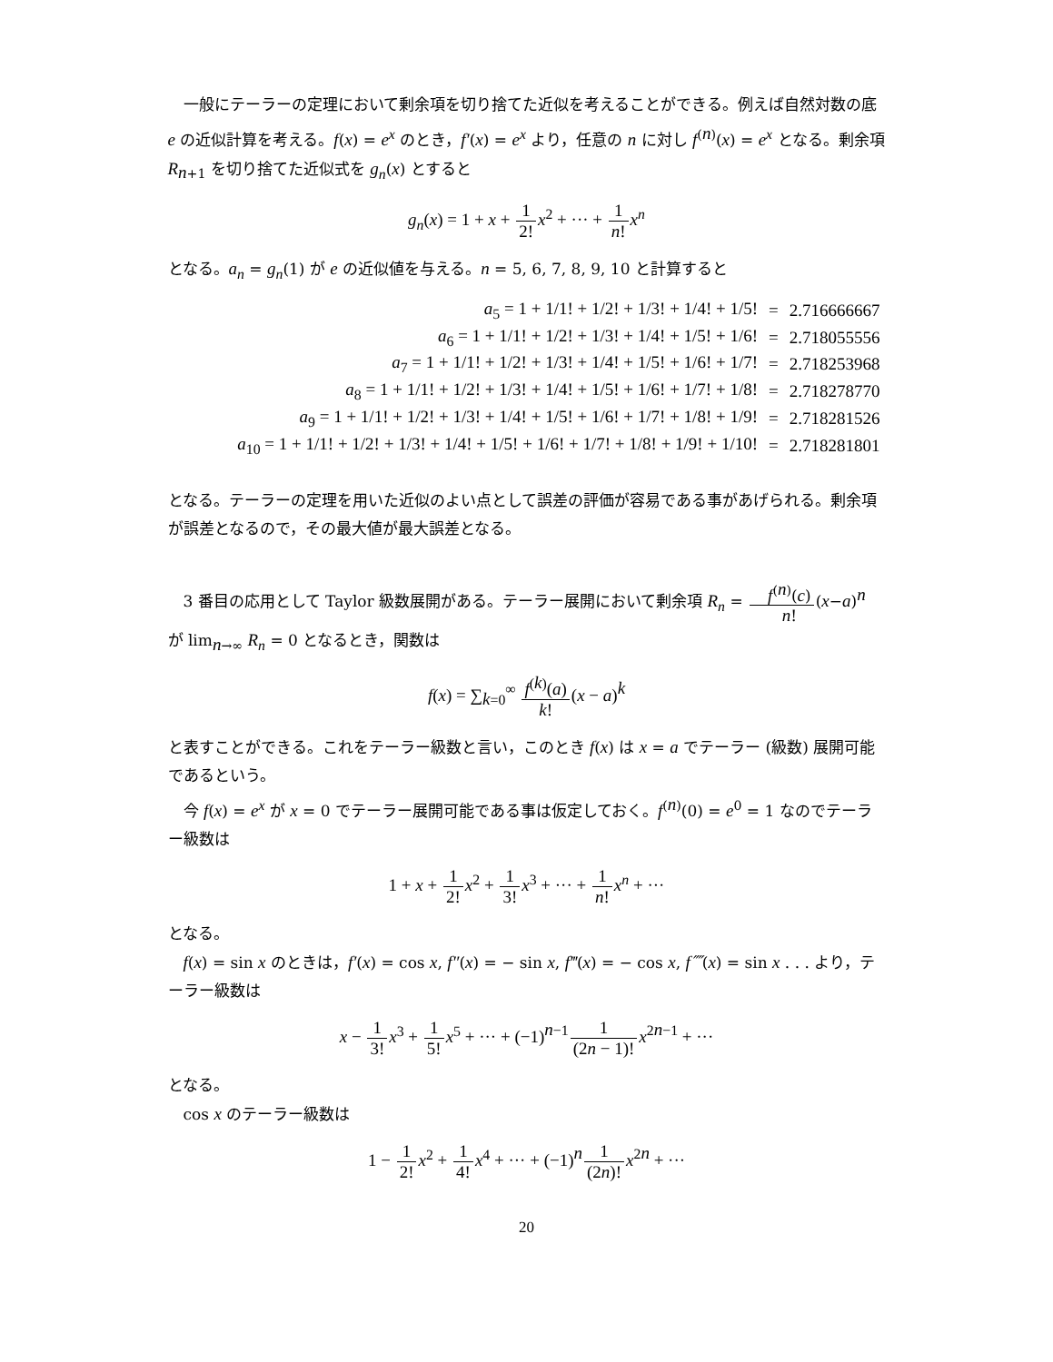一般にテーラーの定理において剰余項を切り捨てた近似を考えることができる。例えば自然対数の底 e の近似計算を考える。f(x) = e<sup>x</sup> のとき，f′(x) = e<sup>x</sup> より，任意の n に対し f<sup>(n)</sup>(x) = e<sup>x</sup> となる。剰余項 R<sub>n+1</sub> を切り捨てた近似式を g<sub>n</sub>(x) とすると
g<sub>n</sub>(x) = 1 + x + 1 2!x<sup>2</sup> + ··· + 1 n!x<sup>n</sup>
となる。a<sub>n</sub> = g<sub>n</sub>(1) が e の近似値を与える。n = 5, 6, 7, 8, 9, 10 と計算すると
| a<sub>5</sub> = 1 + 1/1! + 1/2! + 1/3! + 1/4! + 1/5! | = | 2.716666667 |
| a<sub>6</sub> = 1 + 1/1! + 1/2! + 1/3! + 1/4! + 1/5! + 1/6! | = | 2.718055556 |
| a<sub>7</sub> = 1 + 1/1! + 1/2! + 1/3! + 1/4! + 1/5! + 1/6! + 1/7! | = | 2.718253968 |
| a<sub>8</sub> = 1 + 1/1! + 1/2! + 1/3! + 1/4! + 1/5! + 1/6! + 1/7! + 1/8! | = | 2.718278770 |
| a<sub>9</sub> = 1 + 1/1! + 1/2! + 1/3! + 1/4! + 1/5! + 1/6! + 1/7! + 1/8! + 1/9! | = | 2.718281526 |
| a<sub>10</sub> = 1 + 1/1! + 1/2! + 1/3! + 1/4! + 1/5! + 1/6! + 1/7! + 1/8! + 1/9! + 1/10! | = | 2.718281801 |
となる。テーラーの定理を用いた近似のよい点として誤差の評価が容易である事があげられる。剰余項が誤差となるので，その最大値が最大誤差となる。
3 番目の応用として Taylor 級数展開がある。テーラー展開において剰余項 R<sub>n</sub> = f<sup>(n)</sup>(c) n!(x−a)<sup>n</sup> が lim<sub>n→∞</sub> R<sub>n</sub> = 0 となるとき，関数は
f(x) = ∑<sub>k=0</sub><sup>∞</sup> f<sup>(k)</sup>(a) k!(x − a)<sup>k</sup>
と表すことができる。これをテーラー級数と言い，このとき f(x) は x = a でテーラー (級数) 展開可能であるという。
今 f(x) = e<sup>x</sup> が x = 0 でテーラー展開可能である事は仮定しておく。f<sup>(n)</sup>(0) = e<sup>0</sup> = 1 なのでテーラー級数は
1 + x + 1 2!x<sup>2</sup> + 1 3!x<sup>3</sup> + ··· + 1 n!x<sup>n</sup> + ···
となる。
f(x) = sin x のときは，f′(x) = cos x, f″(x) = − sin x, f‴(x) = − cos x, f⁗(x) = sin x . . . より，テーラー級数は
x − 1 3!x<sup>3</sup> + 1 5!x<sup>5</sup> + ··· + (−1)<sup>n−1</sup>1 (2n − 1)!x<sup>2n−1</sup> + ···
となる。
cos x のテーラー級数は
1 − 1 2!x<sup>2</sup> + 1 4!x<sup>4</sup> + ··· + (−1)<sup>n</sup>1 (2n)!x<sup>2n</sup> + ···
20